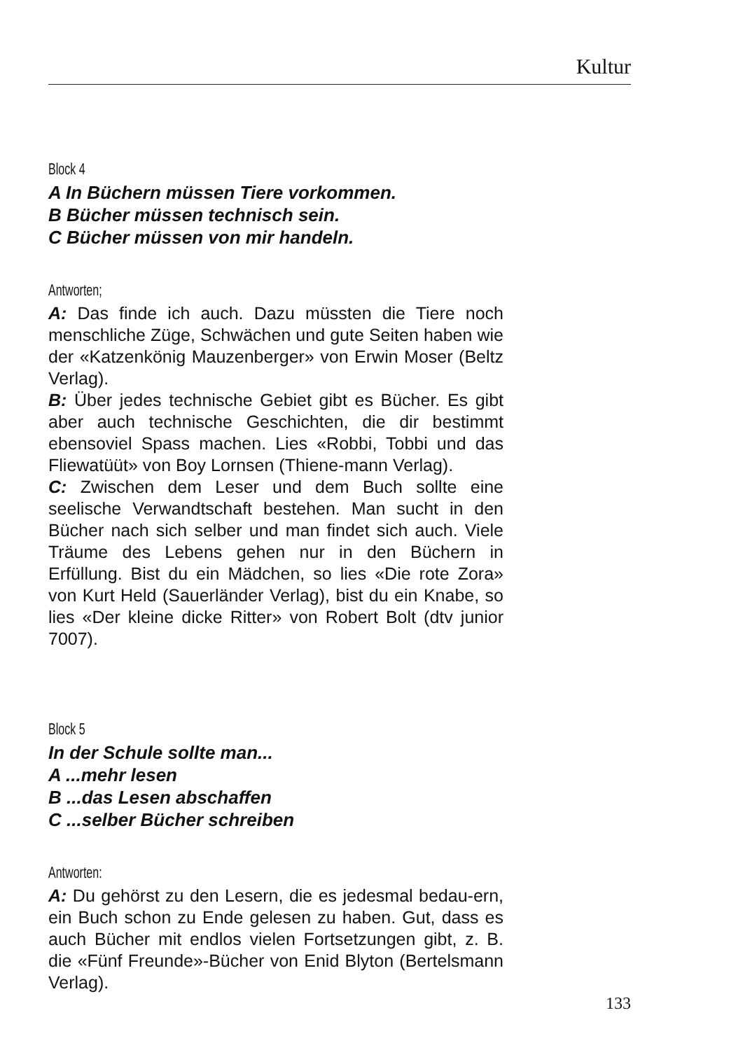Kultur
Block 4
A In Büchern müssen Tiere vorkommen.
B Bücher müssen technisch sein.
C Bücher müssen von mir handeln.
Antworten;
A: Das finde ich auch. Dazu müssten die Tiere noch menschliche Züge, Schwächen und gute Seiten haben wie der «Katzenkönig Mauzenberger» von Erwin Moser (Beltz Verlag).
B: Über jedes technische Gebiet gibt es Bücher. Es gibt aber auch technische Geschichten, die dir bestimmt ebensoviel Spass machen. Lies «Robbi, Tobbi und das Fliewatüüt» von Boy Lornsen (Thiene-mann Verlag).
C: Zwischen dem Leser und dem Buch sollte eine seelische Verwandtschaft bestehen. Man sucht in den Bücher nach sich selber und man findet sich auch. Viele Träume des Lebens gehen nur in den Büchern in Erfüllung. Bist du ein Mädchen, so lies «Die rote Zora» von Kurt Held (Sauerländer Verlag), bist du ein Knabe, so lies «Der kleine dicke Ritter» von Robert Bolt (dtv junior 7007).
Block 5
In der Schule sollte man...
A ...mehr lesen
B ...das Lesen abschaffen
C ...selber Bücher schreiben
Antworten:
A: Du gehörst zu den Lesern, die es jedesmal bedau-ern, ein Buch schon zu Ende gelesen zu haben. Gut, dass es auch Bücher mit endlos vielen Fortsetzungen gibt, z. B. die «Fünf Freunde»-Bücher von Enid Blyton (Bertelsmann Verlag).
133